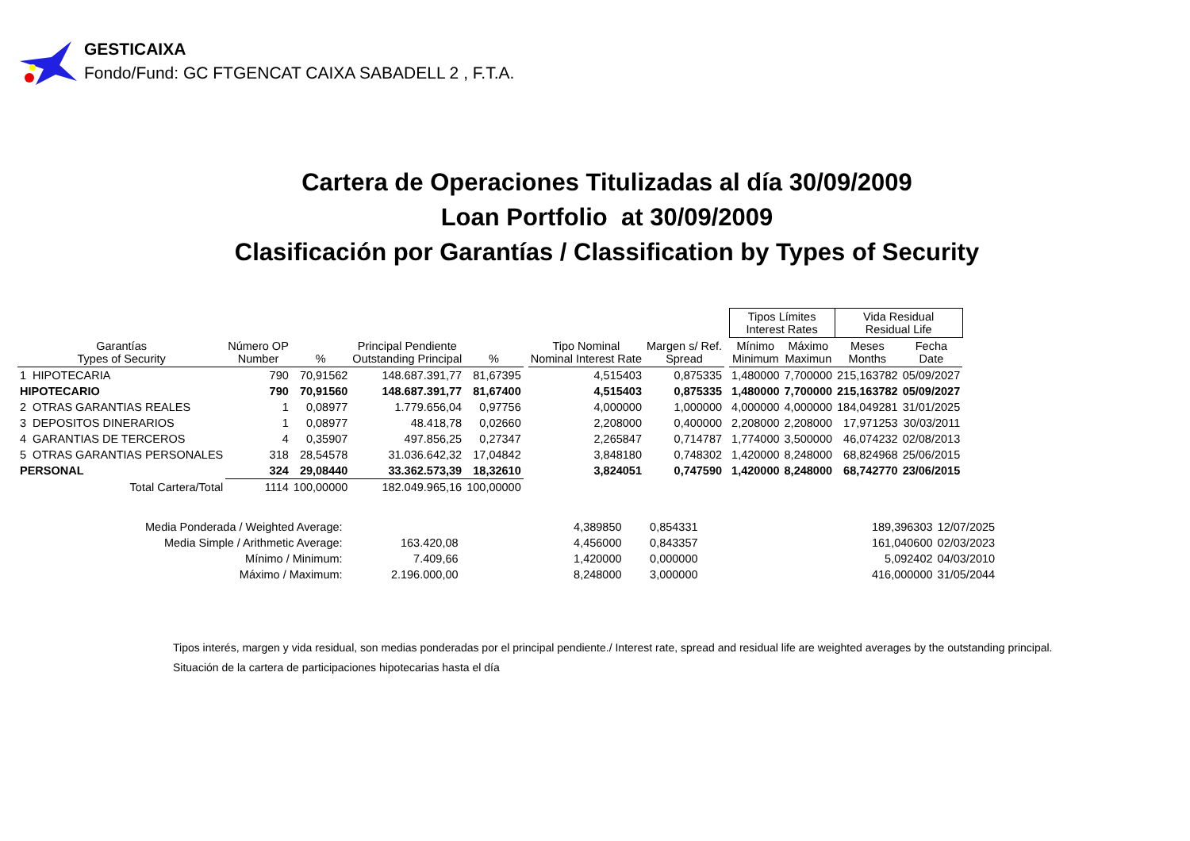GESTICAIXA
Fondo/Fund: GC FTGENCAT CAIXA SABADELL 2 , F.T.A.
Cartera de Operaciones Titulizadas al día 30/09/2009
Loan Portfolio at 30/09/2009
Clasificación por Garantías / Classification by Types of Security
| | | | | | | | | | Tipos Límites Interest Rates | | Vida Residual Residual Life | |
| --- | --- | --- | --- | --- | --- | --- | --- | --- | --- | --- | --- | --- |
| Garantías Types of Security | Número OP Number | % | Principal Pendiente Outstanding Principal | % | | Tipo Nominal Nominal Interest Rate | Margen s/ Ref. Spread | | Mínimo Minimum | Máximo Maximun | Meses Months | Fecha Date |
| 1 HIPOTECARIA | 790 | 70,91562 | 148.687.391,77 | 81,67395 | | 4,515403 | 0,875335 | | 1,480000 | 7,700000 | 215,163782 | 05/09/2027 |
| HIPOTECARIO | 790 | 70,91560 | 148.687.391,77 | 81,67400 | | 4,515403 | 0,875335 | | 1,480000 | 7,700000 | 215,163782 | 05/09/2027 |
| 2 OTRAS GARANTIAS REALES | 1 | 0,08977 | 1.779.656,04 | 0,97756 | | 4,000000 | 1,000000 | | 4,000000 | 4,000000 | 184,049281 | 31/01/2025 |
| 3 DEPOSITOS DINERARIOS | 1 | 0,08977 | 48.418,78 | 0,02660 | | 2,208000 | 0,400000 | | 2,208000 | 2,208000 | 17,971253 | 30/03/2011 |
| 4 GARANTIAS DE TERCEROS | 4 | 0,35907 | 497.856,25 | 0,27347 | | 2,265847 | 0,714787 | | 1,774000 | 3,500000 | 46,074232 | 02/08/2013 |
| 5 OTRAS GARANTIAS PERSONALES | 318 | 28,54578 | 31.036.642,32 | 17,04842 | | 3,848180 | 0,748302 | | 1,420000 | 8,248000 | 68,824968 | 25/06/2015 |
| PERSONAL | 324 | 29,08440 | 33.362.573,39 | 18,32610 | | 3,824051 | 0,747590 | | 1,420000 | 8,248000 | 68,742770 | 23/06/2015 |
| Total Cartera/Total | 1114 | 100,00000 | 182.049.965,16 | 100,00000 | | | | | | | | |
| Media Ponderada / Weighted Average: | | 4,389850 | 0,854331 | 189,396303 | 12/07/2025 |
| Media Simple / Arithmetic Average: | 163.420,08 | 4,456000 | 0,843357 | 161,040600 | 02/03/2023 |
| Mínimo / Minimum: | 7.409,66 | 1,420000 | 0,000000 | 5,092402 | 04/03/2010 |
| Máximo / Maximum: | 2.196.000,00 | 8,248000 | 3,000000 | 416,000000 | 31/05/2044 |
Tipos interés, margen y vida residual, son medias ponderadas por el principal pendiente./ Interest rate, spread and residual life are weighted averages by the outstanding principal.
Situación de la cartera de participaciones hipotecarias hasta el día